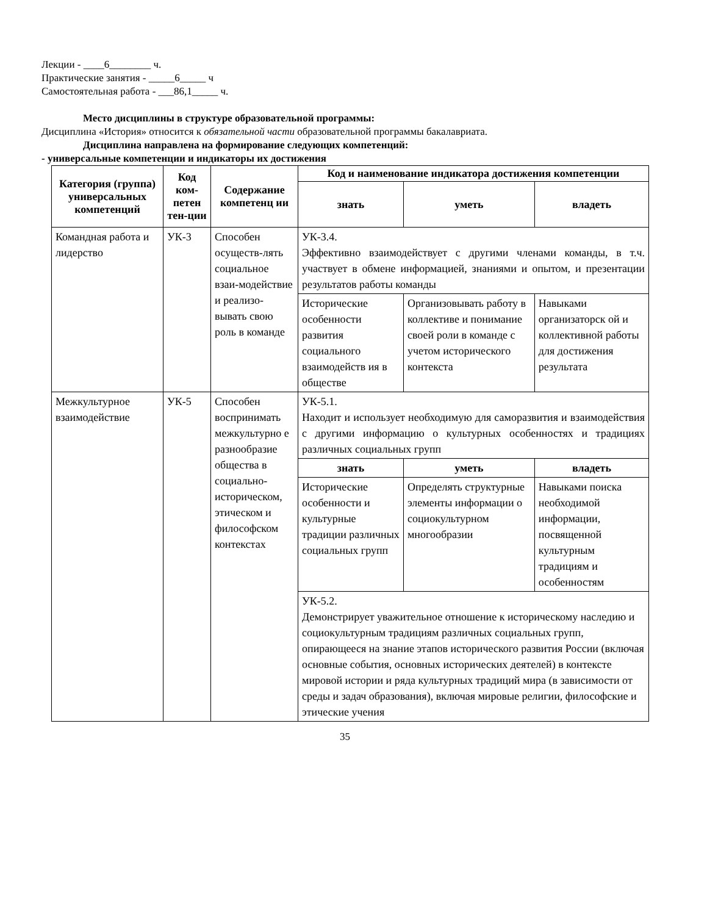Лекции - ____6________ ч.
Практические занятия - _____6_____ ч
Самостоятельная работа - ___86,1_____ ч.
Место дисциплины в структуре образовательной программы:
Дисциплина «История» относится к обязательной части образовательной программы бакалавриата.
Дисциплина направлена на формирование следующих компетенций:
- универсальные компетенции и индикаторы их достижения
| Категория (группа) универсальных компетенций | Код ком-петен тен-ции | Содержание компетенц ии | Код и наименование индикатора достижения компетенции | | |
| --- | --- | --- | --- | --- | --- |
| | | | знать | уметь | владеть |
| Командная работа и лидерство | УК-3 | Способен осуществ-лять социальное взаи-модействие и реализо-вывать свою роль в команде | УК-3.4. Эффективно взаимодействует с другими членами команды, в т.ч. участвует в обмене информацией, знаниями и опытом, и презентации результатов работы команды | | |
| | | | Исторические особенности развития социального взаимодейств ия в обществе | Организовывать работу в коллективе и понимание своей роли в команде с учетом исторического контекста | Навыками организаторск ой и коллективной работы для достижения результата |
| Межкультурное взаимодействие | УК-5 | Способен воспринимать межкультурно е разнообразие общества в социально-историческом, этическом и философском контекстах | УК-5.1. Находит и использует необходимую для саморазвития и взаимодействия с другими информацию о культурных особенностях и традициях различных социальных групп | | |
| | | | знать | уметь | владеть |
| | | | Исторические особенности и культурные традиции различных социальных групп | Определять структурные элементы информации о социокультурном многообразии | Навыками поиска необходимой информации, посвященной культурным традициям и особенностям |
| | | | УК-5.2. Демонстрирует уважительное отношение к историческому наследию и социокультурным традициям различных социальных групп, опирающееся на знание этапов исторического развития России (включая основные события, основных исторических деятелей) в контексте мировой истории и ряда культурных традиций мира (в зависимости от среды и задач образования), включая мировые религии, философские и этические учения | | |
35